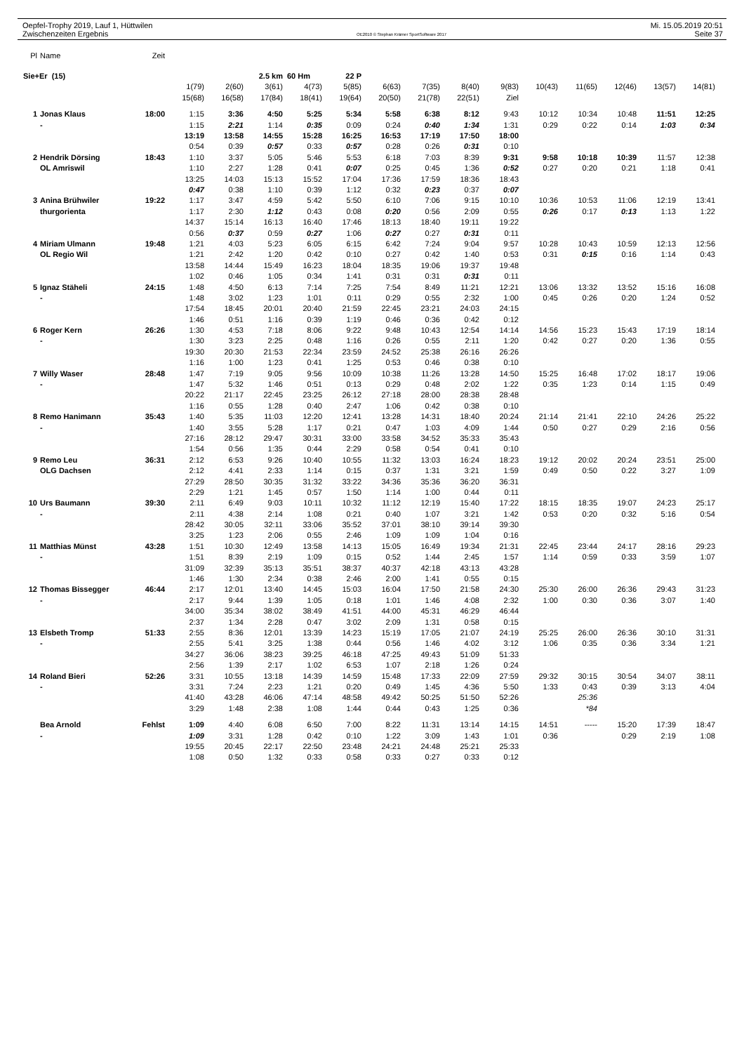Oepfel-Trophy 2019, Lauf 1, Hüttwilen
Zwischenzeiten Ergebnis
OE2010 © Stephan Krämer SportSoftware 2017
Mi. 15.05.2019 20:51
Seite 37
| Pl | Name | Zeit | | | | | | | | | | | | | | |
| Sie+Er (15) | | | | | 2.5 km | 60 Hm | 22 P | | | | | | | | | |
| | | | 1(79) | 2(60) | 3(61) | 4(73) | 5(85) | 6(63) | 7(35) | 8(40) | 9(83) | 10(43) | 11(65) | 12(46) | 13(57) | 14(81) |
| | | | 15(68) | 16(58) | 17(84) | 18(41) | 19(64) | 20(50) | 21(78) | 22(51) | Ziel | | | | | |
| 1 | Jonas Klaus | 18:00 | 1:15 | 3:36 | 4:50 | 5:25 | 5:34 | 5:58 | 6:38 | 8:12 | 9:43 | 10:12 | 10:34 | 10:48 | 11:51 | 12:25 |
| | - | | 1:15 | 2:21 | 1:14 | 0:35 | 0:09 | 0:24 | 0:40 | 1:34 | 1:31 | 0:29 | 0:22 | 0:14 | 1:03 | 0:34 |
| | | | 13:19 | 13:58 | 14:55 | 15:28 | 16:25 | 16:53 | 17:19 | 17:50 | 18:00 | | | | | |
| | | | 0:54 | 0:39 | 0:57 | 0:33 | 0:57 | 0:28 | 0:26 | 0:31 | 0:10 | | | | | |
| 2 | Hendrik Dörsing | 18:43 | 1:10 | 3:37 | 5:05 | 5:46 | 5:53 | 6:18 | 7:03 | 8:39 | 9:31 | 9:58 | 10:18 | 10:39 | 11:57 | 12:38 |
| | OL Amriswil | | 1:10 | 2:27 | 1:28 | 0:41 | 0:07 | 0:25 | 0:45 | 1:36 | 0:52 | 0:27 | 0:20 | 0:21 | 1:18 | 0:41 |
| | | | 13:25 | 14:03 | 15:13 | 15:52 | 17:04 | 17:36 | 17:59 | 18:36 | 18:43 | | | | | |
| | | | 0:47 | 0:38 | 1:10 | 0:39 | 1:12 | 0:32 | 0:23 | 0:37 | 0:07 | | | | | |
| 3 | Anina Brühwiler | 19:22 | 1:17 | 3:47 | 4:59 | 5:42 | 5:50 | 6:10 | 7:06 | 9:15 | 10:10 | 10:36 | 10:53 | 11:06 | 12:19 | 13:41 |
| | thurgorienta | | 1:17 | 2:30 | 1:12 | 0:43 | 0:08 | 0:20 | 0:56 | 2:09 | 0:55 | 0:26 | 0:17 | 0:13 | 1:13 | 1:22 |
| | | | 14:37 | 15:14 | 16:13 | 16:40 | 17:46 | 18:13 | 18:40 | 19:11 | 19:22 | | | | | |
| | | | 0:56 | 0:37 | 0:59 | 0:27 | 1:06 | 0:27 | 0:27 | 0:31 | 0:11 | | | | | |
| 4 | Miriam Ulmann | 19:48 | 1:21 | 4:03 | 5:23 | 6:05 | 6:15 | 6:42 | 7:24 | 9:04 | 9:57 | 10:28 | 10:43 | 10:59 | 12:13 | 12:56 |
| | OL Regio Wil | | 1:21 | 2:42 | 1:20 | 0:42 | 0:10 | 0:27 | 0:42 | 1:40 | 0:53 | 0:31 | 0:15 | 0:16 | 1:14 | 0:43 |
| | | | 13:58 | 14:44 | 15:49 | 16:23 | 18:04 | 18:35 | 19:06 | 19:37 | 19:48 | | | | | |
| | | | 1:02 | 0:46 | 1:05 | 0:34 | 1:41 | 0:31 | 0:31 | 0:31 | 0:11 | | | | | |
| 5 | Ignaz Stäheli | 24:15 | 1:48 | 4:50 | 6:13 | 7:14 | 7:25 | 7:54 | 8:49 | 11:21 | 12:21 | 13:06 | 13:32 | 13:52 | 15:16 | 16:08 |
| | - | | 1:48 | 3:02 | 1:23 | 1:01 | 0:11 | 0:29 | 0:55 | 2:32 | 1:00 | 0:45 | 0:26 | 0:20 | 1:24 | 0:52 |
| | | | 17:54 | 18:45 | 20:01 | 20:40 | 21:59 | 22:45 | 23:21 | 24:03 | 24:15 | | | | | |
| | | | 1:46 | 0:51 | 1:16 | 0:39 | 1:19 | 0:46 | 0:36 | 0:42 | 0:12 | | | | | |
| 6 | Roger Kern | 26:26 | 1:30 | 4:53 | 7:18 | 8:06 | 9:22 | 9:48 | 10:43 | 12:54 | 14:14 | 14:56 | 15:23 | 15:43 | 17:19 | 18:14 |
| | - | | 1:30 | 3:23 | 2:25 | 0:48 | 1:16 | 0:26 | 0:55 | 2:11 | 1:20 | 0:42 | 0:27 | 0:20 | 1:36 | 0:55 |
| | | | 19:30 | 20:30 | 21:53 | 22:34 | 23:59 | 24:52 | 25:38 | 26:16 | 26:26 | | | | | |
| | | | 1:16 | 1:00 | 1:23 | 0:41 | 1:25 | 0:53 | 0:46 | 0:38 | 0:10 | | | | | |
| 7 | Willy Waser | 28:48 | 1:47 | 7:19 | 9:05 | 9:56 | 10:09 | 10:38 | 11:26 | 13:28 | 14:50 | 15:25 | 16:48 | 17:02 | 18:17 | 19:06 |
| | - | | 1:47 | 5:32 | 1:46 | 0:51 | 0:13 | 0:29 | 0:48 | 2:02 | 1:22 | 0:35 | 1:23 | 0:14 | 1:15 | 0:49 |
| | | | 20:22 | 21:17 | 22:45 | 23:25 | 26:12 | 27:18 | 28:00 | 28:38 | 28:48 | | | | | |
| | | | 1:16 | 0:55 | 1:28 | 0:40 | 2:47 | 1:06 | 0:42 | 0:38 | 0:10 | | | | | |
| 8 | Remo Hanimann | 35:43 | 1:40 | 5:35 | 11:03 | 12:20 | 12:41 | 13:28 | 14:31 | 18:40 | 20:24 | 21:14 | 21:41 | 22:10 | 24:26 | 25:22 |
| | - | | 1:40 | 3:55 | 5:28 | 1:17 | 0:21 | 0:47 | 1:03 | 4:09 | 1:44 | 0:50 | 0:27 | 0:29 | 2:16 | 0:56 |
| | | | 27:16 | 28:12 | 29:47 | 30:31 | 33:00 | 33:58 | 34:52 | 35:33 | 35:43 | | | | | |
| | | | 1:54 | 0:56 | 1:35 | 0:44 | 2:29 | 0:58 | 0:54 | 0:41 | 0:10 | | | | | |
| 9 | Remo Leu | 36:31 | 2:12 | 6:53 | 9:26 | 10:40 | 10:55 | 11:32 | 13:03 | 16:24 | 18:23 | 19:12 | 20:02 | 20:24 | 23:51 | 25:00 |
| | OLG Dachsen | | 2:12 | 4:41 | 2:33 | 1:14 | 0:15 | 0:37 | 1:31 | 3:21 | 1:59 | 0:49 | 0:50 | 0:22 | 3:27 | 1:09 |
| | | | 27:29 | 28:50 | 30:35 | 31:32 | 33:22 | 34:36 | 35:36 | 36:20 | 36:31 | | | | | |
| | | | 2:29 | 1:21 | 1:45 | 0:57 | 1:50 | 1:14 | 1:00 | 0:44 | 0:11 | | | | | |
| 10 | Urs Baumann | 39:30 | 2:11 | 6:49 | 9:03 | 10:11 | 10:32 | 11:12 | 12:19 | 15:40 | 17:22 | 18:15 | 18:35 | 19:07 | 24:23 | 25:17 |
| | - | | 2:11 | 4:38 | 2:14 | 1:08 | 0:21 | 0:40 | 1:07 | 3:21 | 1:42 | 0:53 | 0:20 | 0:32 | 5:16 | 0:54 |
| | | | 28:42 | 30:05 | 32:11 | 33:06 | 35:52 | 37:01 | 38:10 | 39:14 | 39:30 | | | | | |
| | | | 3:25 | 1:23 | 2:06 | 0:55 | 2:46 | 1:09 | 1:09 | 1:04 | 0:16 | | | | | |
| 11 | Matthias Münst | 43:28 | 1:51 | 10:30 | 12:49 | 13:58 | 14:13 | 15:05 | 16:49 | 19:34 | 21:31 | 22:45 | 23:44 | 24:17 | 28:16 | 29:23 |
| | - | | 1:51 | 8:39 | 2:19 | 1:09 | 0:15 | 0:52 | 1:44 | 2:45 | 1:57 | 1:14 | 0:59 | 0:33 | 3:59 | 1:07 |
| | | | 31:09 | 32:39 | 35:13 | 35:51 | 38:37 | 40:37 | 42:18 | 43:13 | 43:28 | | | | | |
| | | | 1:46 | 1:30 | 2:34 | 0:38 | 2:46 | 2:00 | 1:41 | 0:55 | 0:15 | | | | | |
| 12 | Thomas Bissegger | 46:44 | 2:17 | 12:01 | 13:40 | 14:45 | 15:03 | 16:04 | 17:50 | 21:58 | 24:30 | 25:30 | 26:00 | 26:36 | 29:43 | 31:23 |
| | - | | 2:17 | 9:44 | 1:39 | 1:05 | 0:18 | 1:01 | 1:46 | 4:08 | 2:32 | 1:00 | 0:30 | 0:36 | 3:07 | 1:40 |
| | | | 34:00 | 35:34 | 38:02 | 38:49 | 41:51 | 44:00 | 45:31 | 46:29 | 46:44 | | | | | |
| | | | 2:37 | 1:34 | 2:28 | 0:47 | 3:02 | 2:09 | 1:31 | 0:58 | 0:15 | | | | | |
| 13 | Elsbeth Tromp | 51:33 | 2:55 | 8:36 | 12:01 | 13:39 | 14:23 | 15:19 | 17:05 | 21:07 | 24:19 | 25:25 | 26:00 | 26:36 | 30:10 | 31:31 |
| | - | | 2:55 | 5:41 | 3:25 | 1:38 | 0:44 | 0:56 | 1:46 | 4:02 | 3:12 | 1:06 | 0:35 | 0:36 | 3:34 | 1:21 |
| | | | 34:27 | 36:06 | 38:23 | 39:25 | 46:18 | 47:25 | 49:43 | 51:09 | 51:33 | | | | | |
| | | | 2:56 | 1:39 | 2:17 | 1:02 | 6:53 | 1:07 | 2:18 | 1:26 | 0:24 | | | | | |
| 14 | Roland Bieri | 52:26 | 3:31 | 10:55 | 13:18 | 14:39 | 14:59 | 15:48 | 17:33 | 22:09 | 27:59 | 29:32 | 30:15 | 30:54 | 34:07 | 38:11 |
| | - | | 3:31 | 7:24 | 2:23 | 1:21 | 0:20 | 0:49 | 1:45 | 4:36 | 5:50 | 1:33 | 0:43 | 0:39 | 3:13 | 4:04 |
| | | | 41:40 | 43:28 | 46:06 | 47:14 | 48:58 | 49:42 | 50:25 | 51:50 | 52:26 | | 25:36 | | | |
| | | | 3:29 | 1:48 | 2:38 | 1:08 | 1:44 | 0:44 | 0:43 | 1:25 | 0:36 | | *84 | | | |
| | Bea Arnold | Fehlst | 1:09 | 4:40 | 6:08 | 6:50 | 7:00 | 8:22 | 11:31 | 13:14 | 14:15 | 14:51 | ----- | 15:20 | 17:39 | 18:47 |
| | - | | 1:09 | 3:31 | 1:28 | 0:42 | 0:10 | 1:22 | 3:09 | 1:43 | 1:01 | 0:36 | | 0:29 | 2:19 | 1:08 |
| | | | 19:55 | 20:45 | 22:17 | 22:50 | 23:48 | 24:21 | 24:48 | 25:21 | 25:33 | | | | | |
| | | | 1:08 | 0:50 | 1:32 | 0:33 | 0:58 | 0:33 | 0:27 | 0:33 | 0:12 | | | | | |